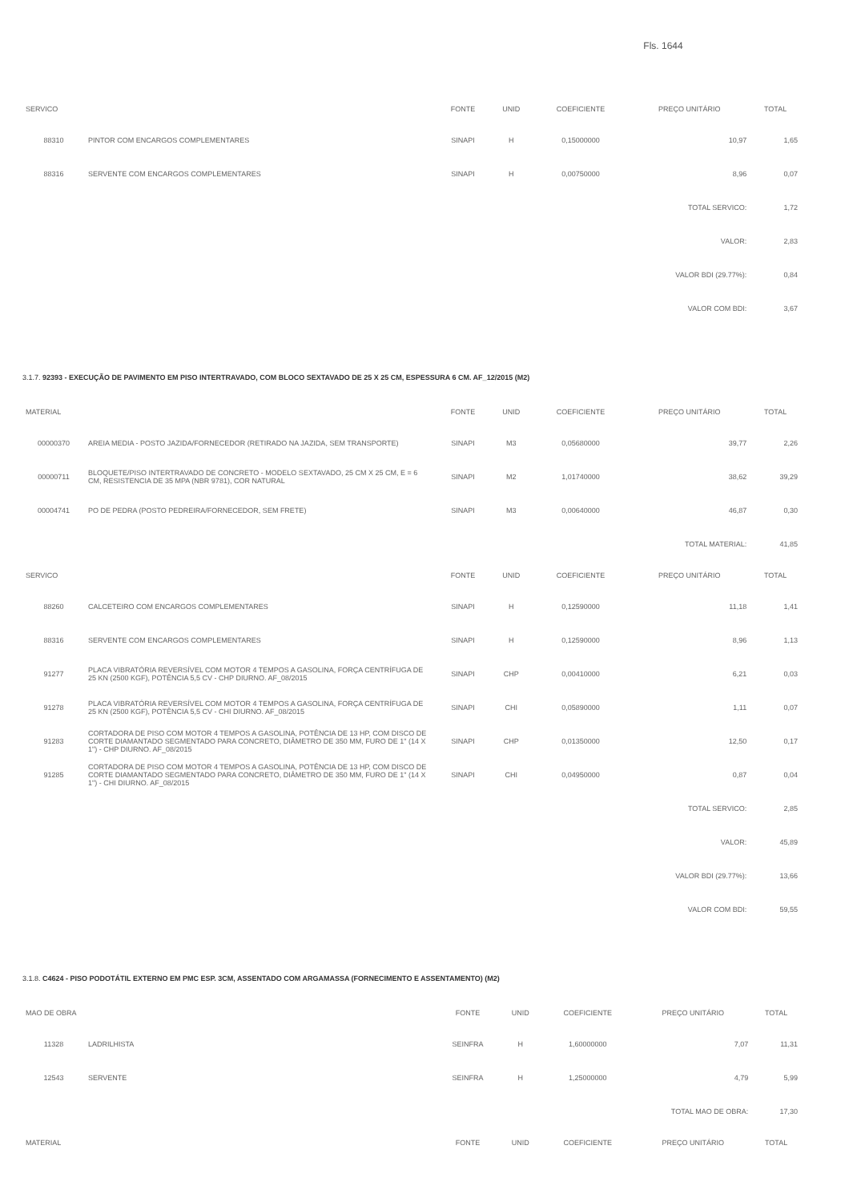Fls. 1644
| SERVICO | | FONTE | UNID | COEFICIENTE | PREÇO UNITÁRIO | TOTAL |
| --- | --- | --- | --- | --- | --- | --- |
| 88310 | PINTOR COM ENCARGOS COMPLEMENTARES | SINAPI | H | 0,15000000 | 10,97 | 1,65 |
| 88316 | SERVENTE COM ENCARGOS COMPLEMENTARES | SINAPI | H | 0,00750000 | 8,96 | 0,07 |
| TOTAL SERVICO: | | | | | | 1,72 |
| VALOR: | | | | | | 2,83 |
| VALOR BDI (29.77%): | | | | | | 0,84 |
| VALOR COM BDI: | | | | | | 3,67 |
3.1.7. 92393 - EXECUÇÃO DE PAVIMENTO EM PISO INTERTRAVADO, COM BLOCO SEXTAVADO DE 25 X 25 CM, ESPESSURA 6 CM. AF_12/2015 (M2)
| MATERIAL | | FONTE | UNID | COEFICIENTE | PREÇO UNITÁRIO | TOTAL |
| --- | --- | --- | --- | --- | --- | --- |
| 00000370 | AREIA MEDIA - POSTO JAZIDA/FORNECEDOR (RETIRADO NA JAZIDA, SEM TRANSPORTE) | SINAPI | M3 | 0,05680000 | 39,77 | 2,26 |
| 00000711 | BLOQUETE/PISO INTERTRAVADO DE CONCRETO - MODELO SEXTAVADO, 25 CM X 25 CM, E = 6 CM, RESISTENCIA DE 35 MPA (NBR 9781), COR NATURAL | SINAPI | M2 | 1,01740000 | 38,62 | 39,29 |
| 00004741 | PO DE PEDRA (POSTO PEDREIRA/FORNECEDOR, SEM FRETE) | SINAPI | M3 | 0,00640000 | 46,87 | 0,30 |
| TOTAL MATERIAL: | | | | | | 41,85 |
| SERVICO | | FONTE | UNID | COEFICIENTE | PREÇO UNITÁRIO | TOTAL |
| 88260 | CALCETEIRO COM ENCARGOS COMPLEMENTARES | SINAPI | H | 0,12590000 | 11,18 | 1,41 |
| 88316 | SERVENTE COM ENCARGOS COMPLEMENTARES | SINAPI | H | 0,12590000 | 8,96 | 1,13 |
| 91277 | PLACA VIBRATÓRIA REVERSÍVEL COM MOTOR 4 TEMPOS A GASOLINA, FORÇA CENTRÍFUGA DE 25 KN (2500 KGF), POTÊNCIA 5,5 CV - CHP DIURNO. AF_08/2015 | SINAPI | CHP | 0,00410000 | 6,21 | 0,03 |
| 91278 | PLACA VIBRATÓRIA REVERSÍVEL COM MOTOR 4 TEMPOS A GASOLINA, FORÇA CENTRÍFUGA DE 25 KN (2500 KGF), POTÊNCIA 5,5 CV - CHI DIURNO. AF_08/2015 | SINAPI | CHI | 0,05890000 | 1,11 | 0,07 |
| 91283 | CORTADORA DE PISO COM MOTOR 4 TEMPOS A GASOLINA, POTÊNCIA DE 13 HP, COM DISCO DE CORTE DIAMANTADO SEGMENTADO PARA CONCRETO, DIÂMETRO DE 350 MM, FURO DE 1" (14 X 1") - CHP DIURNO. AF_08/2015 | SINAPI | CHP | 0,01350000 | 12,50 | 0,17 |
| 91285 | CORTADORA DE PISO COM MOTOR 4 TEMPOS A GASOLINA, POTÊNCIA DE 13 HP, COM DISCO DE CORTE DIAMANTADO SEGMENTADO PARA CONCRETO, DIÂMETRO DE 350 MM, FURO DE 1" (14 X 1") - CHI DIURNO. AF_08/2015 | SINAPI | CHI | 0,04950000 | 0,87 | 0,04 |
| TOTAL SERVICO: | | | | | | 2,85 |
| VALOR: | | | | | | 45,89 |
| VALOR BDI (29.77%): | | | | | | 13,66 |
| VALOR COM BDI: | | | | | | 59,55 |
3.1.8. C4624 - PISO PODOTÁTIL EXTERNO EM PMC ESP. 3CM, ASSENTADO COM ARGAMASSA (FORNECIMENTO E ASSENTAMENTO) (M2)
| MAO DE OBRA | | FONTE | UNID | COEFICIENTE | PREÇO UNITÁRIO | TOTAL |
| --- | --- | --- | --- | --- | --- | --- |
| 11328 | LADRILHISTA | SEINFRA | H | 1,60000000 | 7,07 | 11,31 |
| 12543 | SERVENTE | SEINFRA | H | 1,25000000 | 4,79 | 5,99 |
| TOTAL MAO DE OBRA: | | | | | | 17,30 |
| MATERIAL | | FONTE | UNID | COEFICIENTE | PREÇO UNITÁRIO | TOTAL |